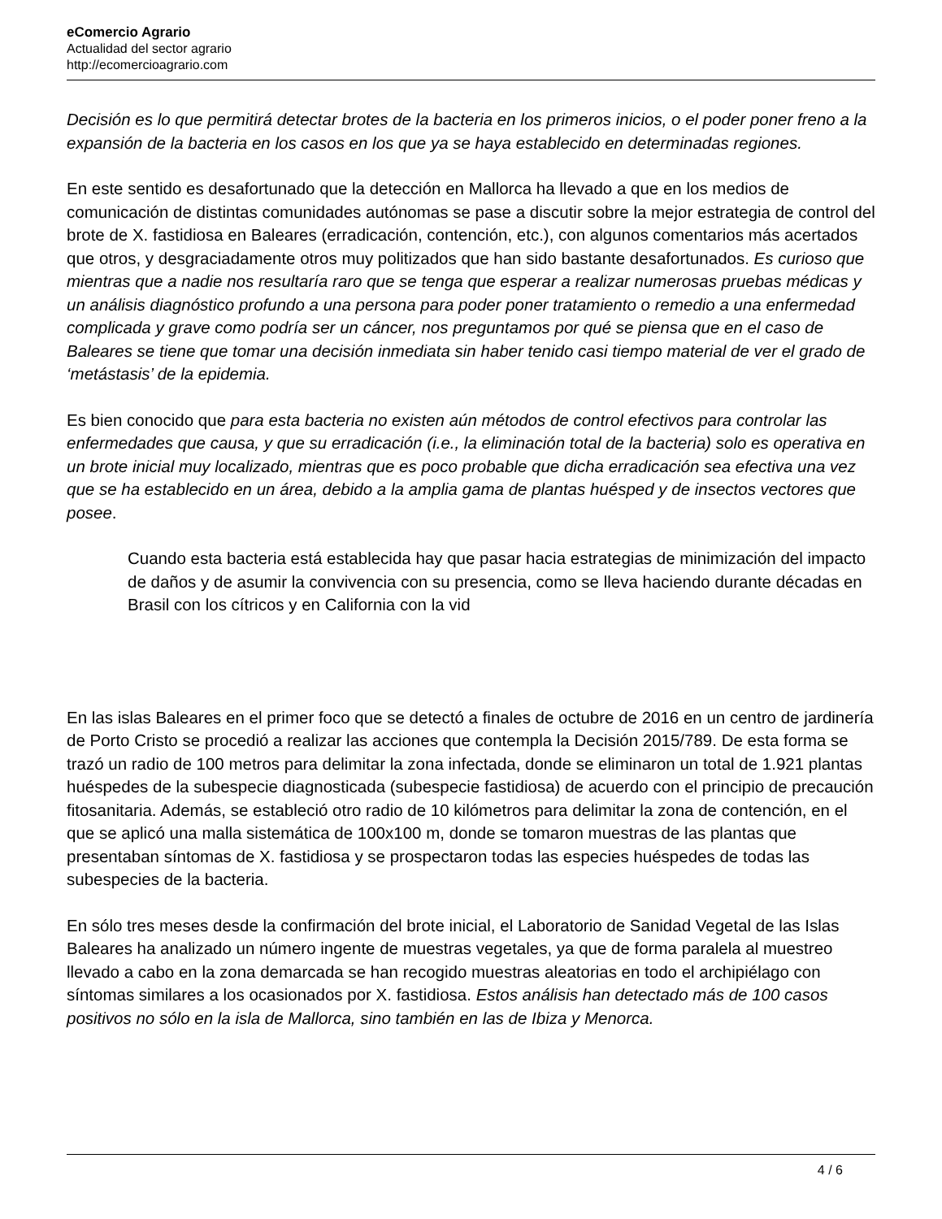eComercio Agrario
Actualidad del sector agrario
http://ecomercioagrario.com
Decisión es lo que permitirá detectar brotes de la bacteria en los primeros inicios, o el poder poner freno a la expansión de la bacteria en los casos en los que ya se haya establecido en determinadas regiones.
En este sentido es desafortunado que la detección en Mallorca ha llevado a que en los medios de comunicación de distintas comunidades autónomas se pase a discutir sobre la mejor estrategia de control del brote de X. fastidiosa en Baleares (erradicación, contención, etc.), con algunos comentarios más acertados que otros, y desgraciadamente otros muy politizados que han sido bastante desafortunados. Es curioso que mientras que a nadie nos resultaría raro que se tenga que esperar a realizar numerosas pruebas médicas y un análisis diagnóstico profundo a una persona para poder poner tratamiento o remedio a una enfermedad complicada y grave como podría ser un cáncer, nos preguntamos por qué se piensa que en el caso de Baleares se tiene que tomar una decisión inmediata sin haber tenido casi tiempo material de ver el grado de ‘metástasis’ de la epidemia.
Es bien conocido que para esta bacteria no existen aún métodos de control efectivos para controlar las enfermedades que causa, y que su erradicación (i.e., la eliminación total de la bacteria) solo es operativa en un brote inicial muy localizado, mientras que es poco probable que dicha erradicación sea efectiva una vez que se ha establecido en un área, debido a la amplia gama de plantas huésped y de insectos vectores que posee.
Cuando esta bacteria está establecida hay que pasar hacia estrategias de minimización del impacto de daños y de asumir la convivencia con su presencia, como se lleva haciendo durante décadas en Brasil con los cítricos y en California con la vid
En las islas Baleares en el primer foco que se detectó a finales de octubre de 2016 en un centro de jardinería de Porto Cristo se procedió a realizar las acciones que contempla la Decisión 2015/789. De esta forma se trazó un radio de 100 metros para delimitar la zona infectada, donde se eliminaron un total de 1.921 plantas huéspedes de la subespecie diagnosticada (subespecie fastidiosa) de acuerdo con el principio de precaución fitosanitaria. Además, se estableció otro radio de 10 kilómetros para delimitar la zona de contención, en el que se aplicó una malla sistemática de 100x100 m, donde se tomaron muestras de las plantas que presentaban síntomas de X. fastidiosa y se prospectaron todas las especies huéspedes de todas las subespecies de la bacteria.
En sólo tres meses desde la confirmación del brote inicial, el Laboratorio de Sanidad Vegetal de las Islas Baleares ha analizado un número ingente de muestras vegetales, ya que de forma paralela al muestreo llevado a cabo en la zona demarcada se han recogido muestras aleatorias en todo el archipiélago con síntomas similares a los ocasionados por X. fastidiosa. Estos análisis han detectado más de 100 casos positivos no sólo en la isla de Mallorca, sino también en las de Ibiza y Menorca.
4 / 6